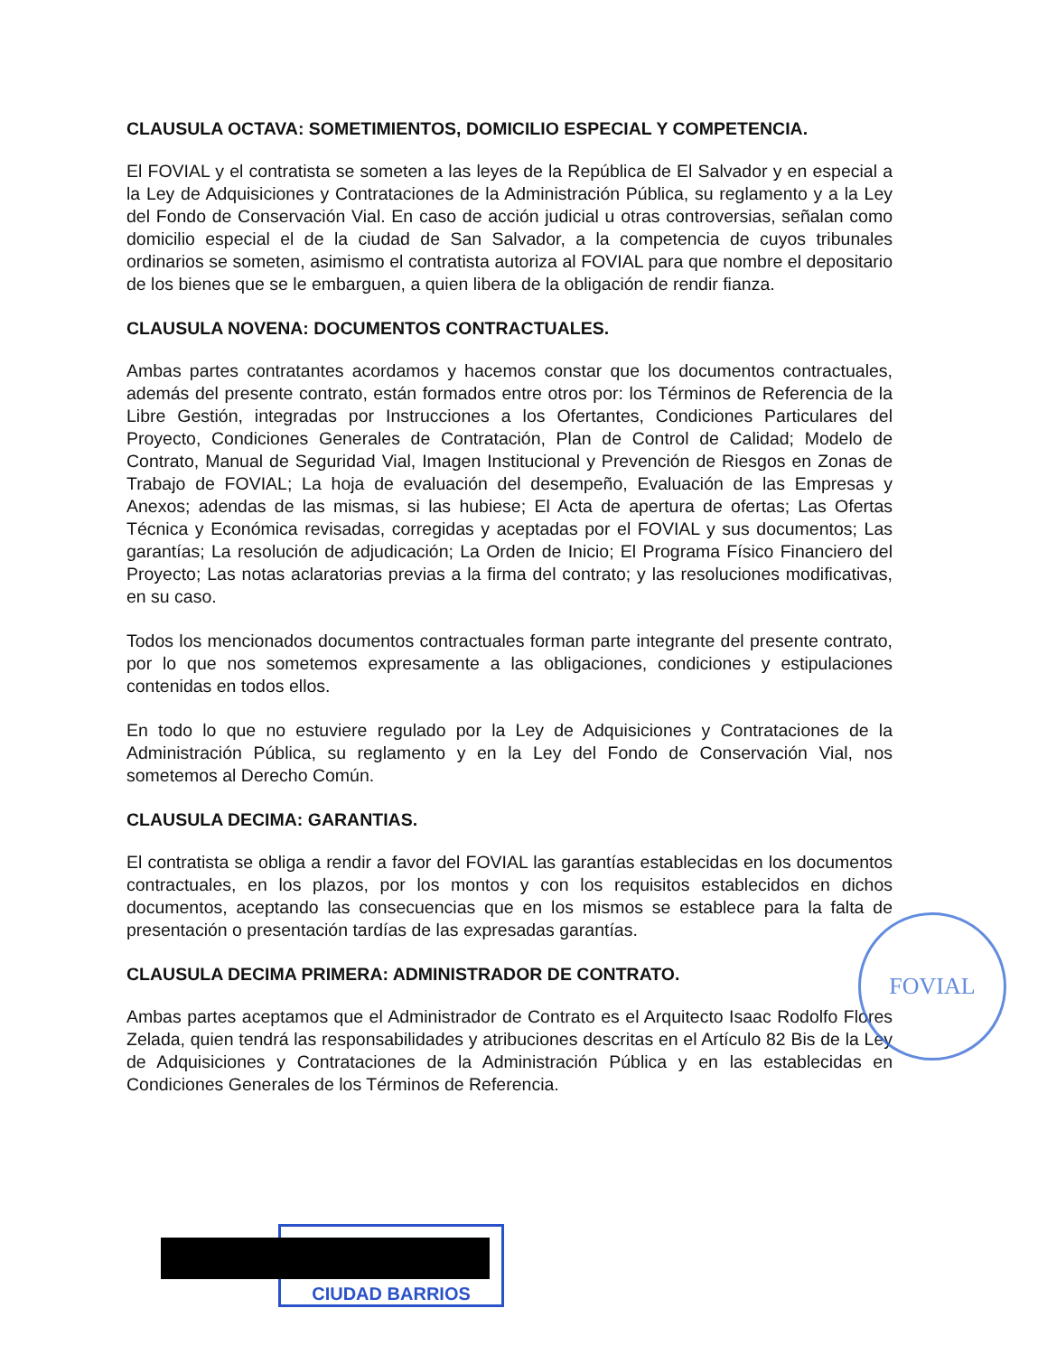CLAUSULA OCTAVA: SOMETIMIENTOS, DOMICILIO ESPECIAL Y COMPETENCIA.
El FOVIAL y el contratista se someten a las leyes de la República de El Salvador y en especial a la Ley de Adquisiciones y Contrataciones de la Administración Pública, su reglamento y a la Ley del Fondo de Conservación Vial. En caso de acción judicial u otras controversias, señalan como domicilio especial el de la ciudad de San Salvador, a la competencia de cuyos tribunales ordinarios se someten, asimismo el contratista autoriza al FOVIAL para que nombre el depositario de los bienes que se le embarguen, a quien libera de la obligación de rendir fianza.
CLAUSULA NOVENA: DOCUMENTOS CONTRACTUALES.
Ambas partes contratantes acordamos y hacemos constar que los documentos contractuales, además del presente contrato, están formados entre otros por: los Términos de Referencia de la Libre Gestión, integradas por Instrucciones a los Ofertantes, Condiciones Particulares del Proyecto, Condiciones Generales de Contratación, Plan de Control de Calidad; Modelo de Contrato, Manual de Seguridad Vial, Imagen Institucional y Prevención de Riesgos en Zonas de Trabajo de FOVIAL; La hoja de evaluación del desempeño, Evaluación de las Empresas y Anexos; adendas de las mismas, si las hubiese; El Acta de apertura de ofertas; Las Ofertas Técnica y Económica revisadas, corregidas y aceptadas por el FOVIAL y sus documentos; Las garantías; La resolución de adjudicación; La Orden de Inicio; El Programa Físico Financiero del Proyecto; Las notas aclaratorias previas a la firma del contrato; y las resoluciones modificativas, en su caso.
Todos los mencionados documentos contractuales forman parte integrante del presente contrato, por lo que nos sometemos expresamente a las obligaciones, condiciones y estipulaciones contenidas en todos ellos.
En todo lo que no estuviere regulado por la Ley de Adquisiciones y Contrataciones de la Administración Pública, su reglamento y en la Ley del Fondo de Conservación Vial, nos sometemos al Derecho Común.
CLAUSULA DECIMA: GARANTIAS.
El contratista se obliga a rendir a favor del FOVIAL las garantías establecidas en los documentos contractuales, en los plazos, por los montos y con los requisitos establecidos en dichos documentos, aceptando las consecuencias que en los mismos se establece para la falta de presentación o presentación tardías de las expresadas garantías.
CLAUSULA DECIMA PRIMERA: ADMINISTRADOR DE CONTRATO.
Ambas partes aceptamos que el Administrador de Contrato es el Arquitecto Isaac Rodolfo Flores Zelada, quien tendrá las responsabilidades y atribuciones descritas en el Artículo 82 Bis de la Ley de Adquisiciones y Contrataciones de la Administración Pública y en las establecidas en Condiciones Generales de los Términos de Referencia.
FOVIAL
CIUDAD BARRIOS